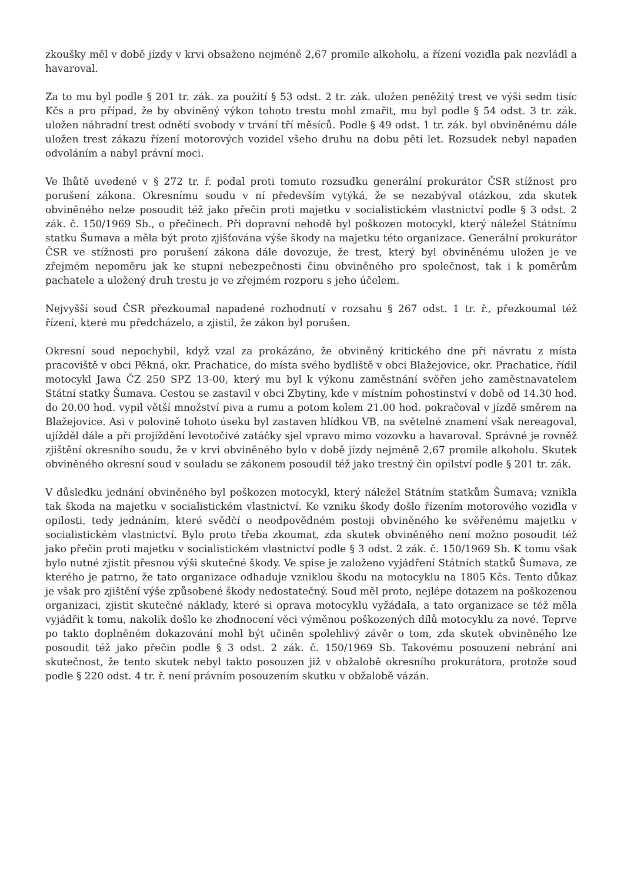zkoušky měl v době jízdy v krvi obsaženo nejméně 2,67 promile alkoholu, a řízení vozidla pak nezvládl a havaroval.
Za to mu byl podle § 201 tr. zák. za použití § 53 odst. 2 tr. zák. uložen peněžitý trest ve výši sedm tisíc Kčs a pro případ, že by obviněný výkon tohoto trestu mohl zmařit, mu byl podle § 54 odst. 3 tr. zák. uložen náhradní trest odnětí svobody v trvání tří měsíců. Podle § 49 odst. 1 tr. zák. byl obviněnému dále uložen trest zákazu řízení motorových vozidel všeho druhu na dobu pěti let. Rozsudek nebyl napaden odvoláním a nabyl právní moci.
Ve lhůtě uvedené v § 272 tr. ř. podal proti tomuto rozsudku generální prokurátor ČSR stížnost pro porušení zákona. Okresnímu soudu v ní především vytýká, že se nezabýval otázkou, zda skutek obviněného nelze posoudit též jako přečin proti majetku v socialistickém vlastnictví podle § 3 odst. 2 zák. č. 150/1969 Sb., o přečinech. Při dopravní nehodě byl poškozen motocykl, který náležel Státnímu statku Šumava a měla být proto zjišťována výše škody na majetku této organizace. Generální prokurátor ČSR ve stížnosti pro porušení zákona dále dovozuje, že trest, který byl obviněnému uložen je ve zřejmém nepoměru jak ke stupni nebezpečnosti činu obviněného pro společnost, tak i k poměrům pachatele a uložený druh trestu je ve zřejmém rozporu s jeho účelem.
Nejvyšší soud ČSR přezkoumal napadené rozhodnutí v rozsahu § 267 odst. 1 tr. ř., přezkoumal též řízení, které mu předcházelo, a zjistil, že zákon byl porušen.
Okresní soud nepochybil, když vzal za prokázáno, že obviněný kritického dne při návratu z místa pracoviště v obci Pěkná, okr. Prachatice, do místa svého bydliště v obci Blažejovice, okr. Prachatice, řídil motocykl Jawa ČZ 250 SPZ 13-00, který mu byl k výkonu zaměstnání svěřen jeho zaměstnavatelem Státní statky Šumava. Cestou se zastavil v obci Zbytiny, kde v místním pohostinství v době od 14.30 hod. do 20.00 hod. vypil větší množství piva a rumu a potom kolem 21.00 hod. pokračoval v jízdě směrem na Blažejovice. Asi v polovině tohoto úseku byl zastaven hlídkou VB, na světelné znamení však nereagoval, ujížděl dále a při projíždění levotočivé zatáčky sjel vpravo mimo vozovku a havaroval. Správné je rovněž zjištění okresního soudu, že v krvi obviněného bylo v době jízdy nejméně 2,67 promile alkoholu. Skutek obviněného okresní soud v souladu se zákonem posoudil též jako trestný čin opilství podle § 201 tr. zák.
V důsledku jednání obviněného byl poškozen motocykl, který náležel Státním statkům Šumava; vznikla tak škoda na majetku v socialistickém vlastnictví. Ke vzniku škody došlo řízením motorového vozidla v opilosti, tedy jednáním, které svědčí o neodpovědném postoji obviněného ke svěřenému majetku v socialistickém vlastnictví. Bylo proto třeba zkoumat, zda skutek obviněného není možno posoudit též jako přečin proti majetku v socialistickém vlastnictví podle § 3 odst. 2 zák. č. 150/1969 Sb. K tomu však bylo nutné zjistit přesnou výši skutečné škody. Ve spise je založeno vyjádření Státních statků Šumava, ze kterého je patrno, že tato organizace odhaduje vzniklou škodu na motocyklu na 1805 Kčs. Tento důkaz je však pro zjištění výše způsobené škody nedostatečný. Soud měl proto, nejlépe dotazem na poškozenou organizaci, zjistit skutečné náklady, které si oprava motocyklu vyžádala, a tato organizace se též měla vyjádřit k tomu, nakolik došlo ke zhodnocení věci výměnou poškozených dílů motocyklu za nové. Teprve po takto doplněném dokazování mohl být učiněn spolehlivý závěr o tom, zda skutek obviněného lze posoudit též jako přečin podle § 3 odst. 2 zák. č. 150/1969 Sb. Takovému posouzení nebrání ani skutečnost, že tento skutek nebyl takto posouzen již v obžalobě okresního prokurátora, protože soud podle § 220 odst. 4 tr. ř. není právním posouzením skutku v obžalobě vázán.